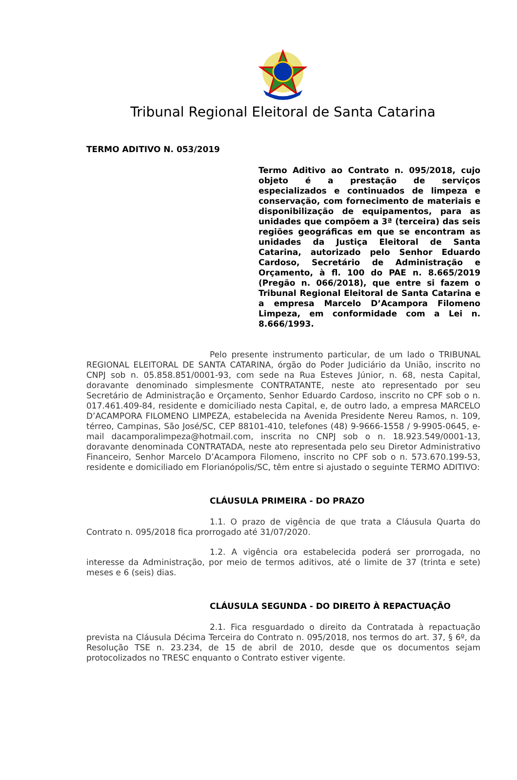Tribunal Regional Eleitoral de Santa Catarina
TERMO ADITIVO N. 053/2019
Termo Aditivo ao Contrato n. 095/2018, cujo objeto é a prestação de serviços especializados e continuados de limpeza e conservação, com fornecimento de materiais e disponibilização de equipamentos, para as unidades que compõem a 3ª (terceira) das seis regiões geográficas em que se encontram as unidades da Justiça Eleitoral de Santa Catarina, autorizado pelo Senhor Eduardo Cardoso, Secretário de Administração e Orçamento, à fl. 100 do PAE n. 8.665/2019 (Pregão n. 066/2018), que entre si fazem o Tribunal Regional Eleitoral de Santa Catarina e a empresa Marcelo D’Acampora Filomeno Limpeza, em conformidade com a Lei n. 8.666/1993.
Pelo presente instrumento particular, de um lado o TRIBUNAL REGIONAL ELEITORAL DE SANTA CATARINA, órgão do Poder Judiciário da União, inscrito no CNPJ sob n. 05.858.851/0001-93, com sede na Rua Esteves Júnior, n. 68, nesta Capital, doravante denominado simplesmente CONTRATANTE, neste ato representado por seu Secretário de Administração e Orçamento, Senhor Eduardo Cardoso, inscrito no CPF sob o n. 017.461.409-84, residente e domiciliado nesta Capital, e, de outro lado, a empresa MARCELO D’ACAMPORA FILOMENO LIMPEZA, estabelecida na Avenida Presidente Nereu Ramos, n. 109, térreo, Campinas, São José/SC, CEP 88101-410, telefones (48) 9-9666-1558 / 9-9905-0645, e-mail dacamporalimpeza@hotmail.com, inscrita no CNPJ sob o n. 18.923.549/0001-13, doravante denominada CONTRATADA, neste ato representada pelo seu Diretor Administrativo Financeiro, Senhor Marcelo D’Acampora Filomeno, inscrito no CPF sob o n. 573.670.199-53, residente e domiciliado em Florianópolis/SC, têm entre si ajustado o seguinte TERMO ADITIVO:
CLÁUSULA PRIMEIRA - DO PRAZO
1.1. O prazo de vigência de que trata a Cláusula Quarta do Contrato n. 095/2018 fica prorrogado até 31/07/2020.
1.2. A vigência ora estabelecida poderá ser prorrogada, no interesse da Administração, por meio de termos aditivos, até o limite de 37 (trinta e sete) meses e 6 (seis) dias.
CLÁUSULA SEGUNDA - DO DIREITO À REPACTUAÇÃO
2.1. Fica resguardado o direito da Contratada à repactuação prevista na Cláusula Décima Terceira do Contrato n. 095/2018, nos termos do art. 37, § 6º, da Resolução TSE n. 23.234, de 15 de abril de 2010, desde que os documentos sejam protocolizados no TRESC enquanto o Contrato estiver vigente.